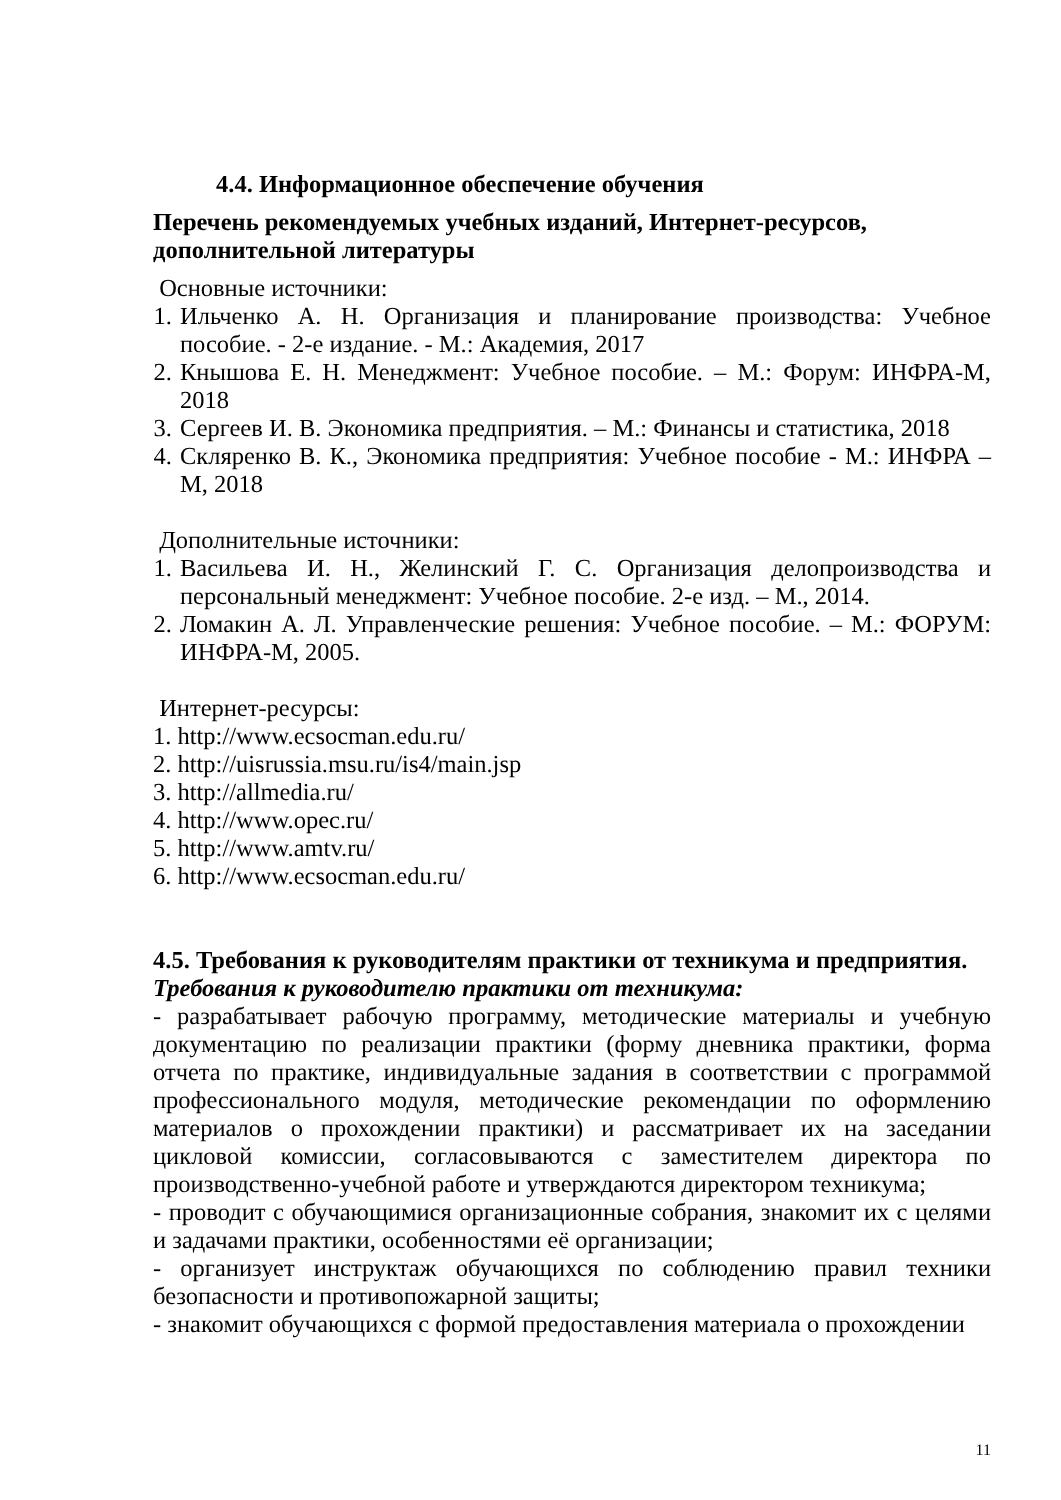4.4. Информационное обеспечение обучения
Перечень рекомендуемых учебных изданий, Интернет-ресурсов, дополнительной литературы
Основные источники:
1. Ильченко А. Н. Организация и планирование производства: Учебное пособие. - 2-е издание. - М.: Академия, 2017
2. Кнышова Е. Н. Менеджмент: Учебное пособие. – М.: Форум: ИНФРА-М, 2018
3. Сергеев И. В. Экономика предприятия. – М.: Финансы и статистика, 2018
4. Скляренко В. К., Экономика предприятия: Учебное пособие - М.: ИНФРА – М, 2018
Дополнительные источники:
1. Васильева И. Н., Желинский Г. С. Организация делопроизводства и персональный менеджмент: Учебное пособие. 2-е изд. – М., 2014.
2. Ломакин А. Л. Управленческие решения: Учебное пособие. – М.: ФОРУМ: ИНФРА-М, 2005.
Интернет-ресурсы:
1. http://www.ecsocman.edu.ru/
2. http://uisrussia.msu.ru/is4/main.jsp
3. http://allmedia.ru/
4. http://www.opec.ru/
5. http://www.amtv.ru/
6. http://www.ecsocman.edu.ru/
4.5. Требования к руководителям практики от техникума и предприятия.
Требования к руководителю практики от техникума:
- разрабатывает рабочую программу, методические материалы и учебную документацию по реализации практики (форму дневника практики, форма отчета по практике, индивидуальные задания в соответствии с программой профессионального модуля, методические рекомендации по оформлению материалов о прохождении практики) и рассматривает их на заседании цикловой комиссии, согласовываются с заместителем директора по производственно-учебной работе и утверждаются директором техникума;
- проводит с обучающимися организационные собрания, знакомит их с целями и задачами практики, особенностями её организации;
- организует инструктаж обучающихся по соблюдению правил техники безопасности и противопожарной защиты;
- знакомит обучающихся с формой предоставления материала о прохождении
11